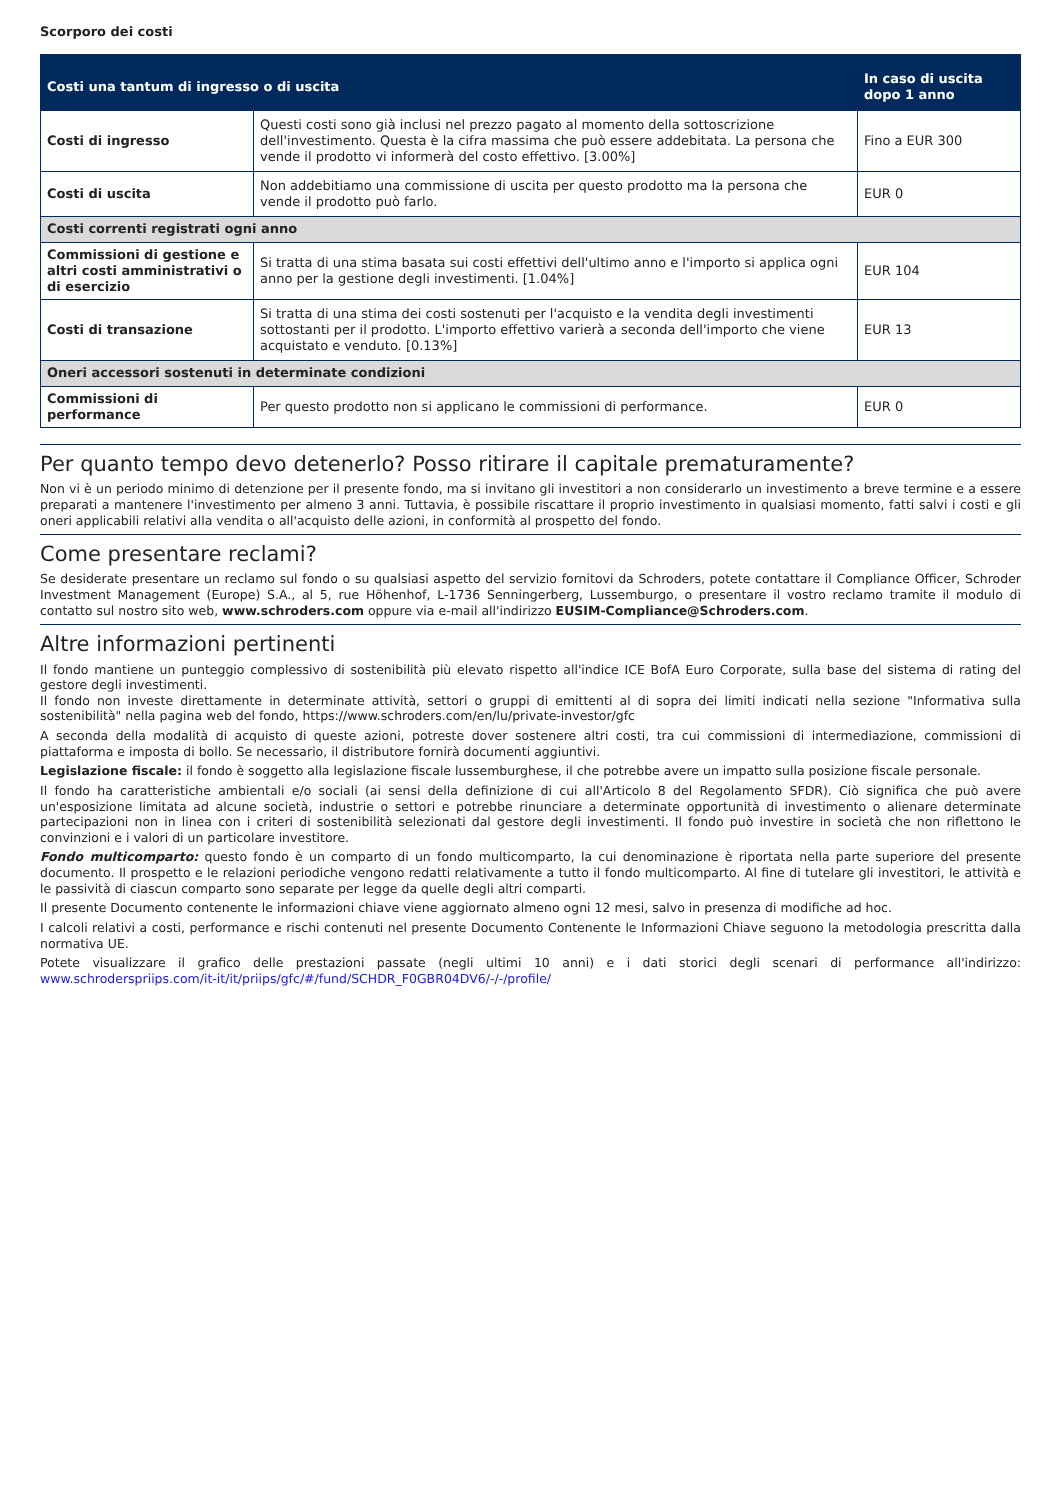Scorporo dei costi
| Costi una tantum di ingresso o di uscita | | In caso di uscita dopo 1 anno |
| --- | --- | --- |
| Costi di ingresso | Questi costi sono già inclusi nel prezzo pagato al momento della sottoscrizione dell'investimento. Questa è la cifra massima che può essere addebitata. La persona che vende il prodotto vi informerà del costo effettivo. [3.00%] | Fino a EUR 300 |
| Costi di uscita | Non addebitiamo una commissione di uscita per questo prodotto ma la persona che vende il prodotto può farlo. | EUR 0 |
| Costi correnti registrati ogni anno | | |
| Commissioni di gestione e altri costi amministrativi o di esercizio | Si tratta di una stima basata sui costi effettivi dell'ultimo anno e l'importo si applica ogni anno per la gestione degli investimenti. [1.04%] | EUR 104 |
| Costi di transazione | Si tratta di una stima dei costi sostenuti per l'acquisto e la vendita degli investimenti sottostanti per il prodotto. L'importo effettivo varierà a seconda dell'importo che viene acquistato e venduto. [0.13%] | EUR 13 |
| Oneri accessori sostenuti in determinate condizioni | | |
| Commissioni di performance | Per questo prodotto non si applicano le commissioni di performance. | EUR 0 |
Per quanto tempo devo detenerlo? Posso ritirare il capitale prematuramente?
Non vi è un periodo minimo di detenzione per il presente fondo, ma si invitano gli investitori a non considerarlo un investimento a breve termine e a essere preparati a mantenere l'investimento per almeno 3 anni. Tuttavia, è possibile riscattare il proprio investimento in qualsiasi momento, fatti salvi i costi e gli oneri applicabili relativi alla vendita o all'acquisto delle azioni, in conformità al prospetto del fondo.
Come presentare reclami?
Se desiderate presentare un reclamo sul fondo o su qualsiasi aspetto del servizio fornitovi da Schroders, potete contattare il Compliance Officer, Schroder Investment Management (Europe) S.A., al 5, rue Höhenhof, L-1736 Senningerberg, Lussemburgo, o presentare il vostro reclamo tramite il modulo di contatto sul nostro sito web, www.schroders.com oppure via e-mail all'indirizzo EUSIM-Compliance@Schroders.com.
Altre informazioni pertinenti
Il fondo mantiene un punteggio complessivo di sostenibilità più elevato rispetto all'indice ICE BofA Euro Corporate, sulla base del sistema di rating del gestore degli investimenti.
Il fondo non investe direttamente in determinate attività, settori o gruppi di emittenti al di sopra dei limiti indicati nella sezione "Informativa sulla sostenibilità" nella pagina web del fondo, https://www.schroders.com/en/lu/private-investor/gfc
A seconda della modalità di acquisto di queste azioni, potreste dover sostenere altri costi, tra cui commissioni di intermediazione, commissioni di piattaforma e imposta di bollo. Se necessario, il distributore fornirà documenti aggiuntivi.
Legislazione fiscale: il fondo è soggetto alla legislazione fiscale lussemburghese, il che potrebbe avere un impatto sulla posizione fiscale personale.
Il fondo ha caratteristiche ambientali e/o sociali (ai sensi della definizione di cui all'Articolo 8 del Regolamento SFDR). Ciò significa che può avere un'esposizione limitata ad alcune società, industrie o settori e potrebbe rinunciare a determinate opportunità di investimento o alienare determinate partecipazioni non in linea con i criteri di sostenibilità selezionati dal gestore degli investimenti. Il fondo può investire in società che non riflettono le convinzioni e i valori di un particolare investitore.
Fondo multicomparto: questo fondo è un comparto di un fondo multicomparto, la cui denominazione è riportata nella parte superiore del presente documento. Il prospetto e le relazioni periodiche vengono redatti relativamente a tutto il fondo multicomparto. Al fine di tutelare gli investitori, le attività e le passività di ciascun comparto sono separate per legge da quelle degli altri comparti.
Il presente Documento contenente le informazioni chiave viene aggiornato almeno ogni 12 mesi, salvo in presenza di modifiche ad hoc.
I calcoli relativi a costi, performance e rischi contenuti nel presente Documento Contenente le Informazioni Chiave seguono la metodologia prescritta dalla normativa UE.
Potete visualizzare il grafico delle prestazioni passate (negli ultimi 10 anni) e i dati storici degli scenari di performance all'indirizzo: www.schroderspriips.com/it-it/it/priips/gfc/#/fund/SCHDR_F0GBR04DV6/-/-/profile/